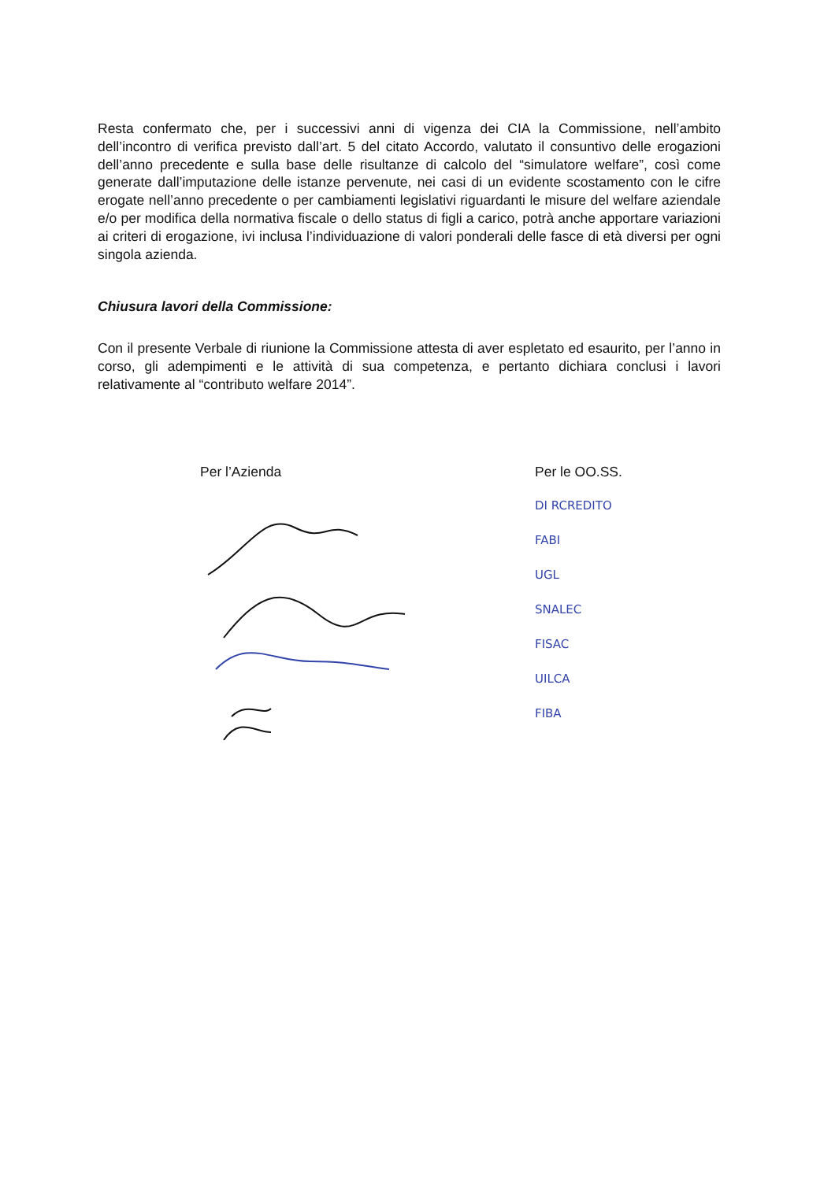Resta confermato che, per i successivi anni di vigenza dei CIA la Commissione, nell’ambito dell’incontro di verifica previsto dall’art. 5 del citato Accordo, valutato il consuntivo delle erogazioni dell’anno precedente e sulla base delle risultanze di calcolo del “simulatore welfare”, così come generate dall’imputazione delle istanze pervenute, nei casi di un evidente scostamento con le cifre erogate nell’anno precedente o per cambiamenti legislativi riguardanti le misure del welfare aziendale e/o per modifica della normativa fiscale o dello status di figli a carico, potrà anche apportare variazioni ai criteri di erogazione, ivi inclusa l’individuazione di valori ponderali delle fasce di età diversi per ogni singola azienda.
Chiusura lavori della Commissione:
Con il presente Verbale di riunione la Commissione attesta di aver espletato ed esaurito, per l’anno in corso, gli adempimenti e le attività di sua competenza, e pertanto dichiara conclusi i lavori relativamente al “contributo welfare 2014”.
Per l’Azienda Per le OO.SS.
DI RCREDITO
FABI
UGL
SNALEC
FISAC
UILCA
FIBA